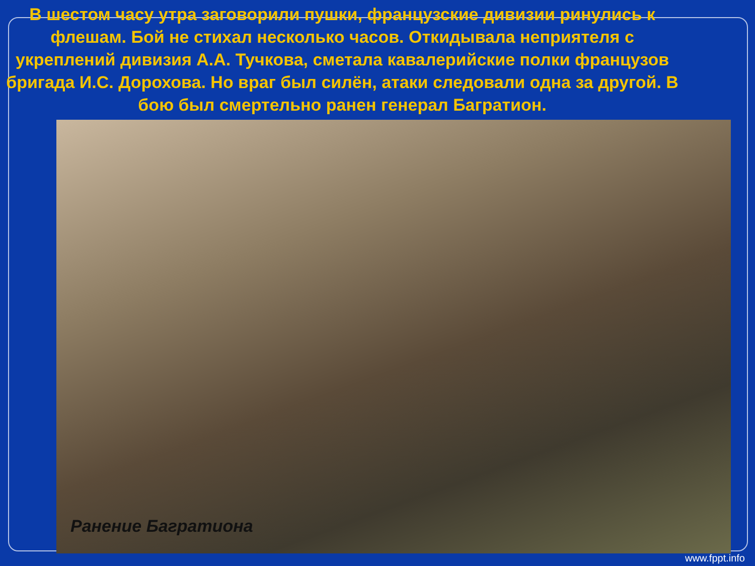В шестом часу утра заговорили пушки, французские дивизии ринулись к флешам. Бой не стихал несколько часов. Откидывала неприятеля с укреплений дивизия А.А. Тучкова, сметала кавалерийские полки французов бригада И.С. Дорохова. Но враг был силён, атаки следовали одна за другой. В бою был смертельно ранен генерал Багратион.
Ранение Багратиона
www.fppt.info